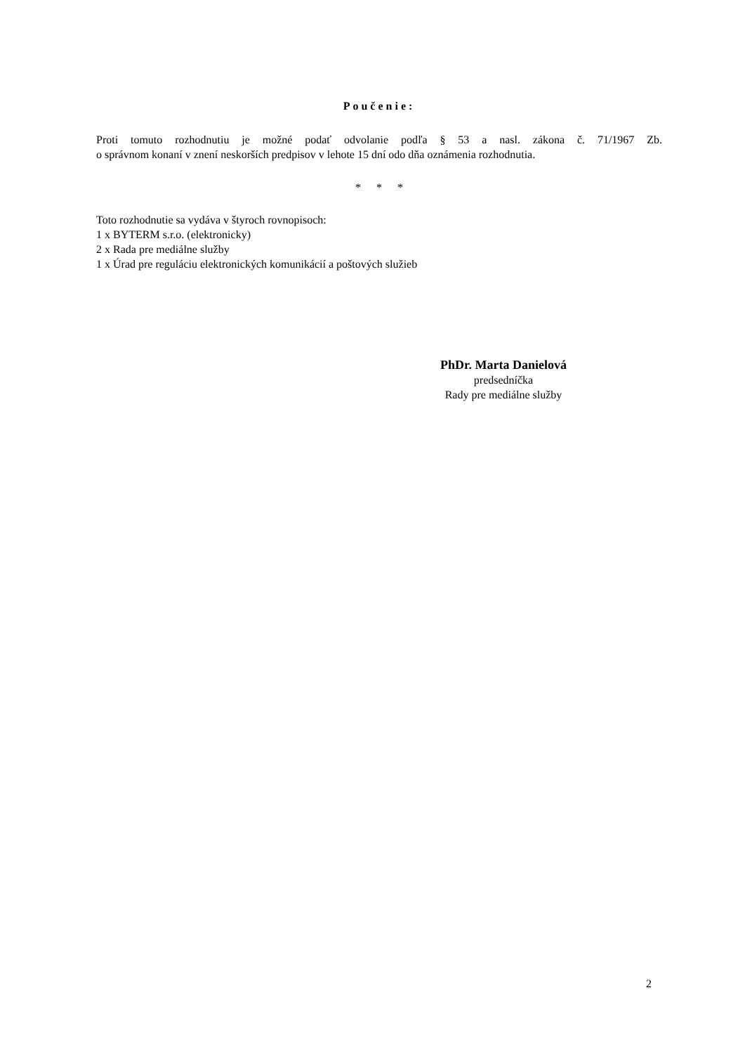Poučenie:
Proti tomuto rozhodnutiu je možné podať odvolanie podľa § 53 a nasl. zákona č. 71/1967 Zb.
o správnom konaní v znení neskorších predpisov v lehote 15 dní odo dňa oznámenia rozhodnutia.
* * *
Toto rozhodnutie sa vydáva v štyroch rovnopisoch:
1 x BYTERM s.r.o. (elektronicky)
2 x Rada pre mediálne služby
1 x Úrad pre reguláciu elektronických komunikácií a poštových služieb
PhDr. Marta Danielová
predsedníčka
Rady pre mediálne služby
2